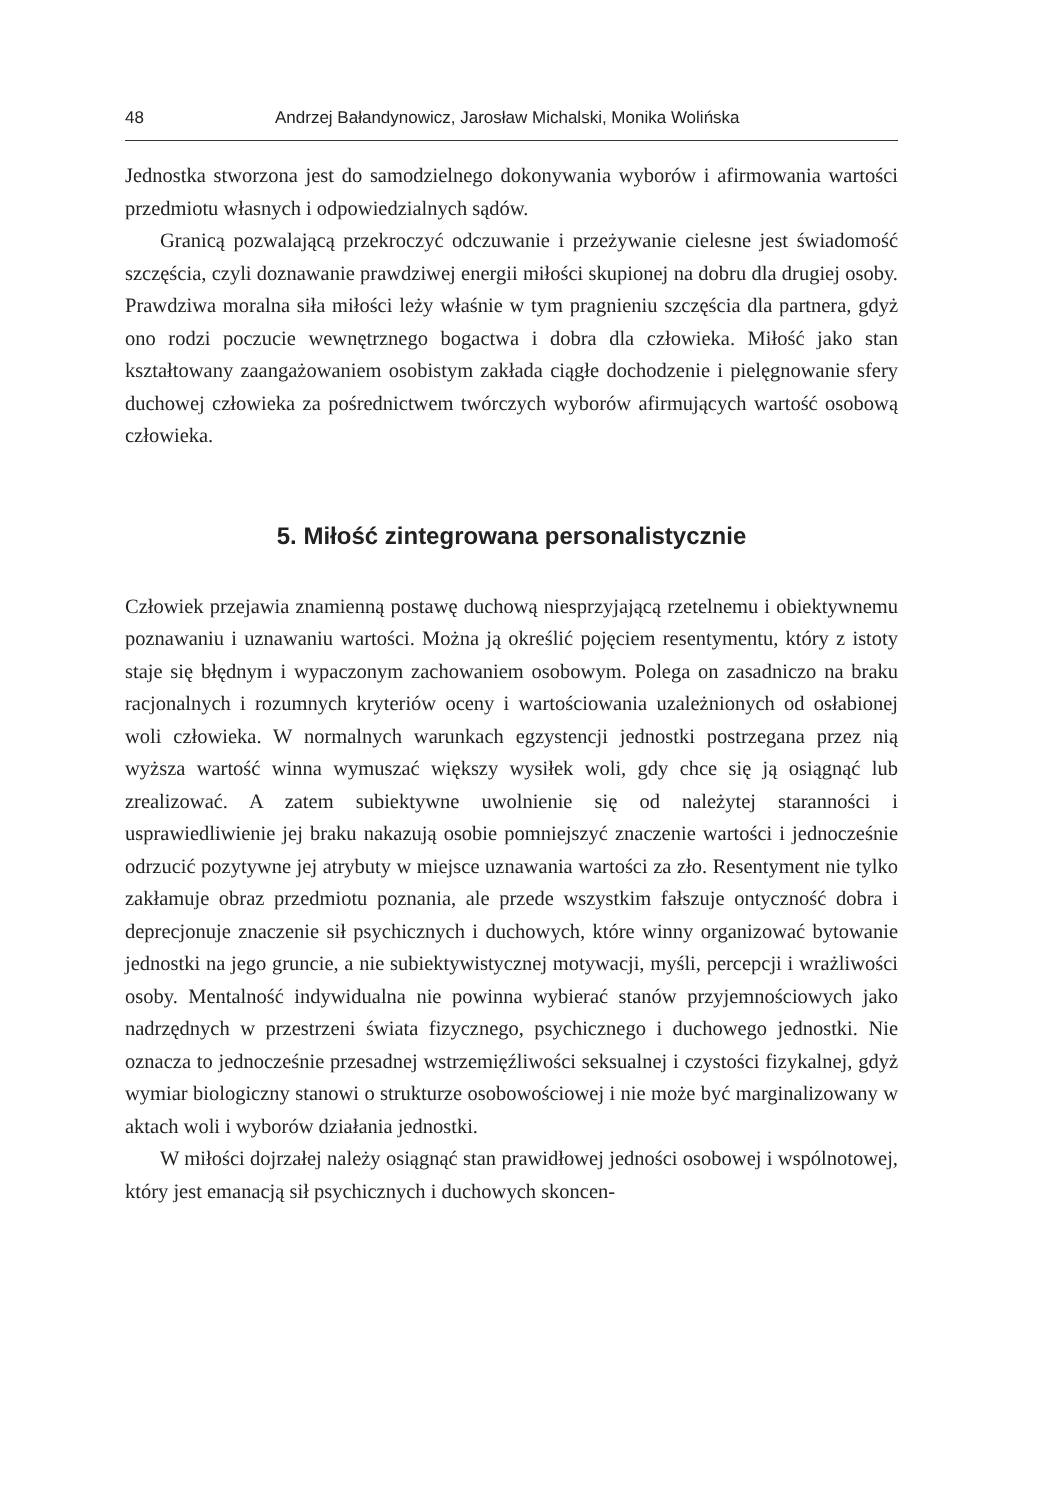48 Andrzej Bałandynowicz, Jarosław Michalski, Monika Wolińska
Jednostka stworzona jest do samodzielnego dokonywania wyborów i afirmowania wartości przedmiotu własnych i odpowiedzialnych sądów.
Granicą pozwalającą przekroczyć odczuwanie i przeżywanie cielesne jest świadomość szczęścia, czyli doznawanie prawdziwej energii miłości skupionej na dobru dla drugiej osoby. Prawdziwa moralna siła miłości leży właśnie w tym pragnieniu szczęścia dla partnera, gdyż ono rodzi poczucie wewnętrznego bogactwa i dobra dla człowieka. Miłość jako stan kształtowany zaangażowaniem osobistym zakłada ciągłe dochodzenie i pielęgnowanie sfery duchowej człowieka za pośrednictwem twórczych wyborów afirmujących wartość osobową człowieka.
5. Miłość zintegrowana personalistycznie
Człowiek przejawia znamienną postawę duchową niesprzyjającą rzetelnemu i obiektywnemu poznawaniu i uznawaniu wartości. Można ją określić pojęciem resentymentu, który z istoty staje się błędnym i wypaczonym zachowaniem osobowym. Polega on zasadniczo na braku racjonalnych i rozumnych kryteriów oceny i wartościowania uzależnionych od osłabionej woli człowieka. W normalnych warunkach egzystencji jednostki postrzegana przez nią wyższa wartość winna wymuszać większy wysiłek woli, gdy chce się ją osiągnąć lub zrealizować. A zatem subiektywne uwolnienie się od należytej staranności i usprawiedliwienie jej braku nakazują osobie pomniejszyć znaczenie wartości i jednocześnie odrzucić pozytywne jej atrybuty w miejsce uznawania wartości za zło. Resentyment nie tylko zakłamuje obraz przedmiotu poznania, ale przede wszystkim fałszuje ontyczność dobra i deprecjonuje znaczenie sił psychicznych i duchowych, które winny organizować bytowanie jednostki na jego gruncie, a nie subiektywistycznej motywacji, myśli, percepcji i wrażliwości osoby. Mentalność indywidualna nie powinna wybierać stanów przyjemnościowych jako nadrzędnych w przestrzeni świata fizycznego, psychicznego i duchowego jednostki. Nie oznacza to jednocześnie przesadnej wstrzemięźliwości seksualnej i czystości fizykalnej, gdyż wymiar biologiczny stanowi o strukturze osobowościowej i nie może być marginalizowany w aktach woli i wyborów działania jednostki.
W miłości dojrzałej należy osiągnąć stan prawidłowej jedności osobowej i wspólnotowej, który jest emanacją sił psychicznych i duchowych skoncen-